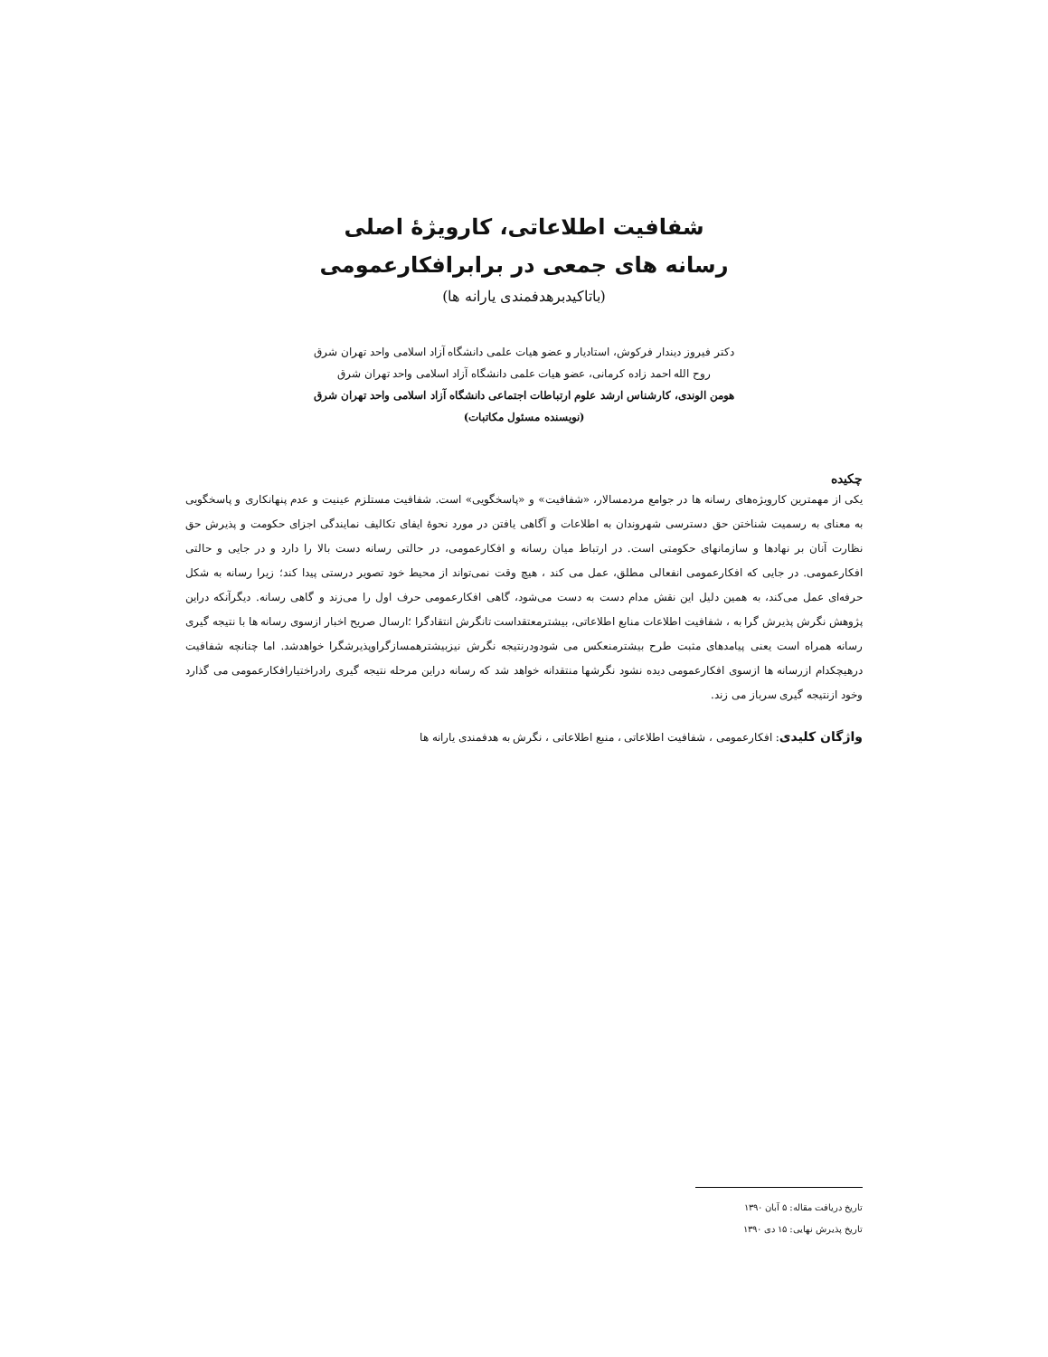شفافیت اطلاعاتی، کارویژهٔ اصلی
رسانه های جمعی در برابرافکارعمومی
(باتاکیدبرهدفمندی یارانه ها)
دکتر فیروز دیندار فرکوش، استادیار و عضو هیات علمی دانشگاه آزاد اسلامی واحد تهران شرق
روح الله احمد زاده کرمانی، عضو هیات علمی دانشگاه آزاد اسلامی واحد تهران شرق
هومن الوندی، کارشناس ارشد علوم ارتباطات اجتماعی دانشگاه آزاد اسلامی واحد تهران شرق
(نویسنده مسئول مکاتبات)
چکیده
یکی از مهمترین کارویژه‌های رسانه ها در جوامع مردمسالار، «شفافیت» و «پاسخگویی» است. شفافیت مستلزم عینیت و عدم پنهانکاری و پاسخگویی به معنای به رسمیت شناختن حق دسترسی شهروندان به اطلاعات و آگاهی یافتن در مورد نحوهٔ ایفای تکالیف نمایندگی اجزای حکومت و پذیرش حق نظارت آنان بر نهادها و سازمانهای حکومتی است. در ارتباط میان رسانه و افکارعمومی، در حالتی رسانه دست بالا را دارد و در جایی و حالتی افکارعمومی. در جایی که افکارعمومی انفعالی مطلق، عمل می کند ، هیچ وقت نمی‌تواند از محیط خود تصویر درستی پیدا کند؛ زیرا رسانه به شکل حرفه‌ای عمل می‌کند، به همین دلیل این نقش مدام دست به دست می‌شود، گاهی افکارعمومی حرف اول را می‌زند و گاهی رسانه. دیگرآنکه دراین پژوهش نگرش پذیرش گرا به ، شفافیت اطلاعات منابع اطلاعاتی، بیشترمعتقداست تانگرش انتقادگرا ؛ارسال صریح اخبار ازسوی رسانه ها با نتیجه گیری رسانه همراه است یعنی پیامدهای مثبت طرح بیشترمنعکس می شودودرنتیجه نگرش نیزبیشترهمسازگراوپذیرشگرا خواهدشد. اما چنانچه شفافیت درهیچکدام ازرسانه ها ازسوی افکارعمومی دیده نشود نگرشها منتقدانه خواهد شد که رسانه دراین مرحله نتیجه گیری رادراختیارافکارعمومی می گذارد وخود ازنتیجه گیری سرباز می زند.
واژگان کلیدی: افکارعمومی ، شفافیت اطلاعاتی ، منبع اطلاعاتی ، نگرش به هدفمندی یارانه ها
تاریخ دریافت مقاله: ۵ آبان ۱۳۹۰
تاریخ پذیرش نهایی: ۱۵ دی ۱۳۹۰